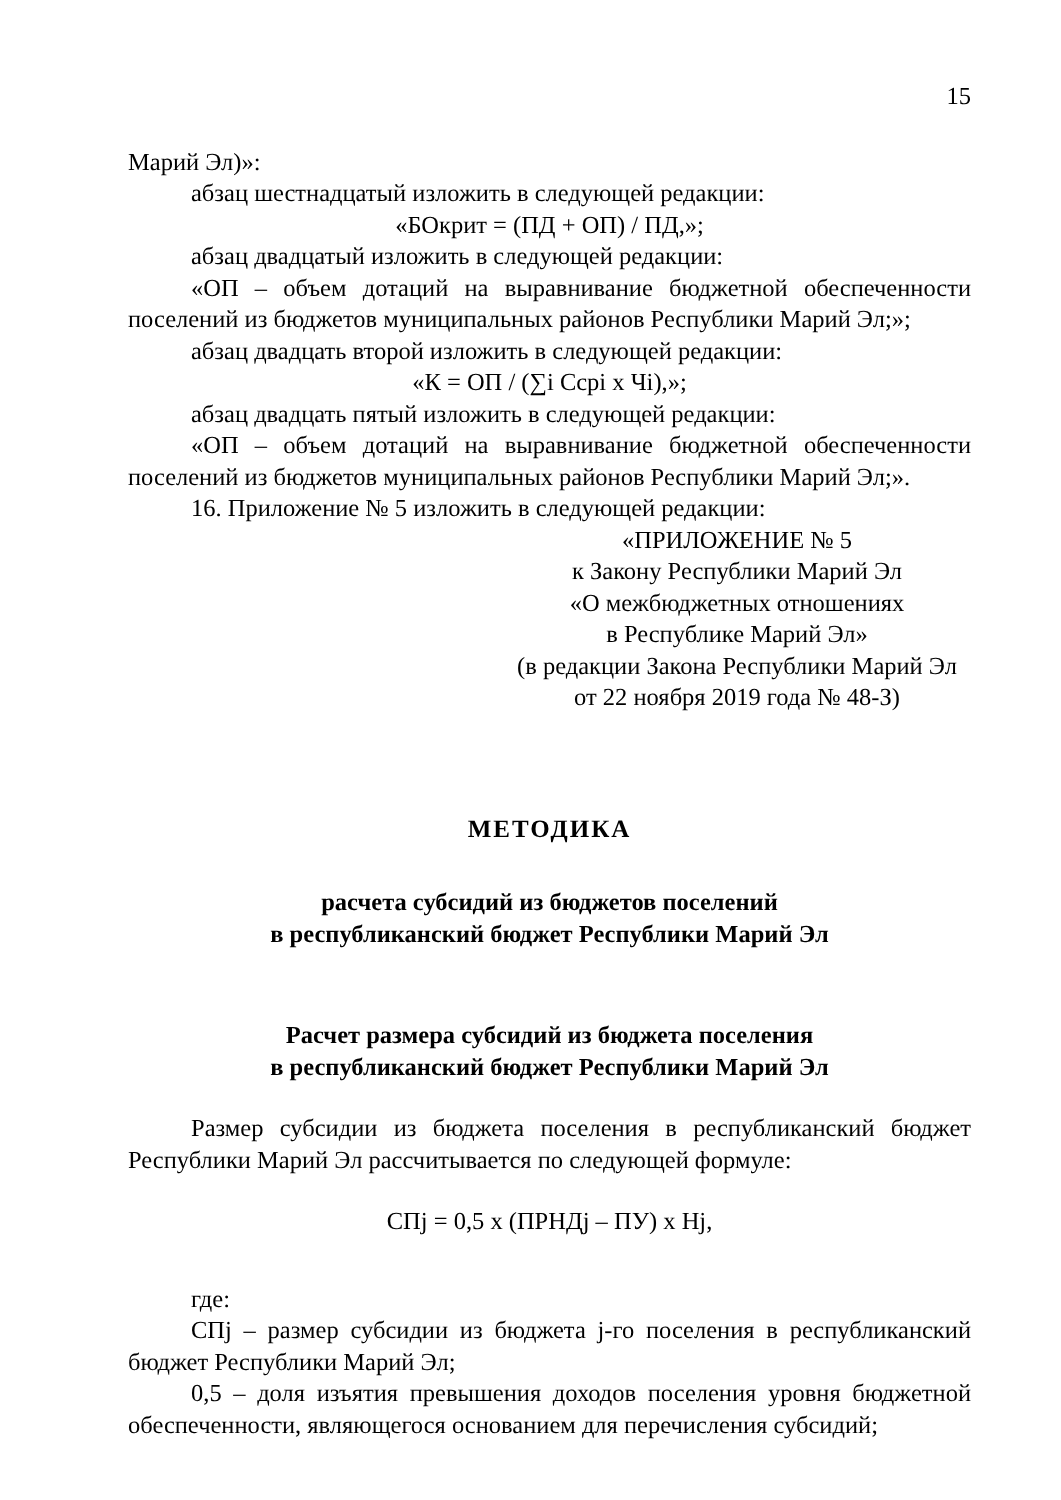15
Марий Эл)»:
абзац шестнадцатый изложить в следующей редакции:
«БОкрит = (ПД + ОП) / ПД,»;
абзац двадцатый изложить в следующей редакции:
«ОП – объем дотаций на выравнивание бюджетной обеспеченности поселений из бюджетов муниципальных районов Республики Марий Эл;»;
абзац двадцать второй изложить в следующей редакции:
«К = ОП / (∑i Ccpi x Чi),»;
абзац двадцать пятый изложить в следующей редакции:
«ОП – объем дотаций на выравнивание бюджетной обеспеченности поселений из бюджетов муниципальных районов Республики Марий Эл;».
16. Приложение № 5 изложить в следующей редакции:
«ПРИЛОЖЕНИЕ № 5
к Закону Республики Марий Эл
«О межбюджетных отношениях
в Республике Марий Эл»
(в редакции Закона Республики Марий Эл
от 22 ноября 2019 года № 48-З)
МЕТОДИКА
расчета субсидий из бюджетов поселений
в республиканский бюджет Республики Марий Эл
Расчет размера субсидий из бюджета поселения
в республиканский бюджет Республики Марий Эл
Размер субсидии из бюджета поселения в республиканский бюджет Республики Марий Эл рассчитывается по следующей формуле:
СПj = 0,5 x (ПРНДj – ПУ) x Нj,
где:
СПj – размер субсидии из бюджета j-го поселения в республиканский бюджет Республики Марий Эл;
0,5 – доля изъятия превышения доходов поселения уровня бюджетной обеспеченности, являющегося основанием для перечисления субсидий;